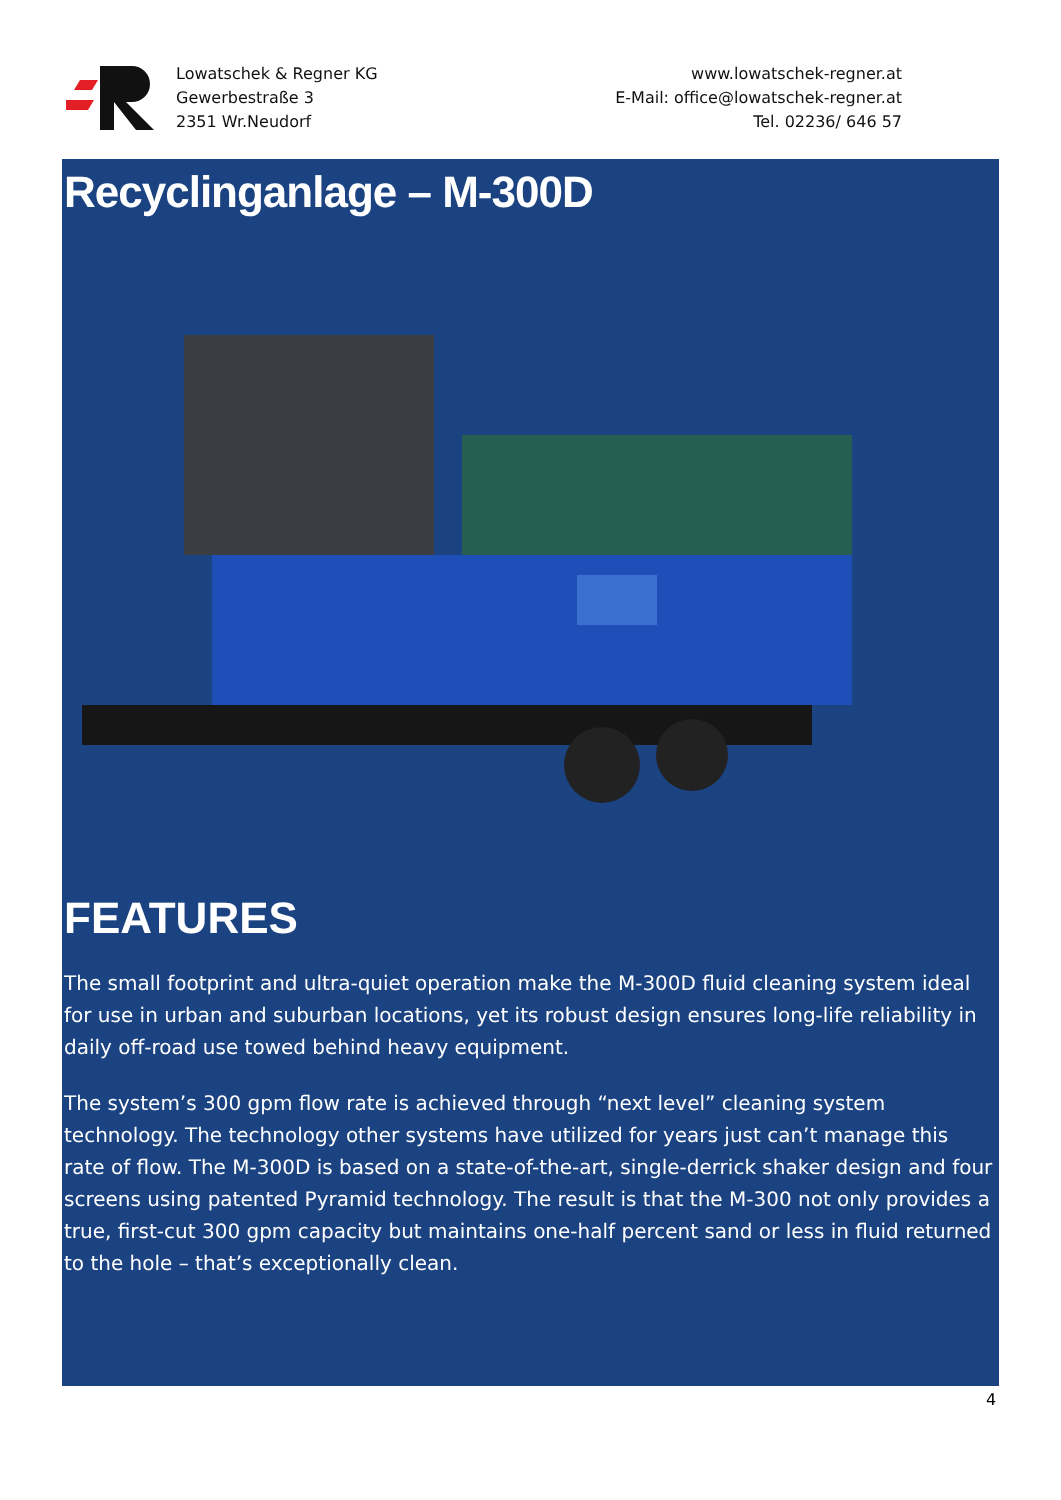Lowatschek & Regner KG
Gewerbestraße 3
2351 Wr.Neudorf
www.lowatschek-regner.at
E-Mail: office@lowatschek-regner.at
Tel. 02236/ 646 57
Recyclinganlage – M-300D
FEATURES
The small footprint and ultra-quiet operation make the M-300D fluid cleaning system ideal for use in urban and suburban locations, yet its robust design ensures long-life reliability in daily off-road use towed behind heavy equipment.
The system’s 300 gpm flow rate is achieved through “next level” cleaning system technology. The technology other systems have utilized for years just can’t manage this rate of flow. The M-300D is based on a state-of-the-art, single-derrick shaker design and four screens using patented Pyramid technology. The result is that the M-300 not only provides a true, first-cut 300 gpm capacity but maintains one-half percent sand or less in fluid returned to the hole – that’s exceptionally clean.
4